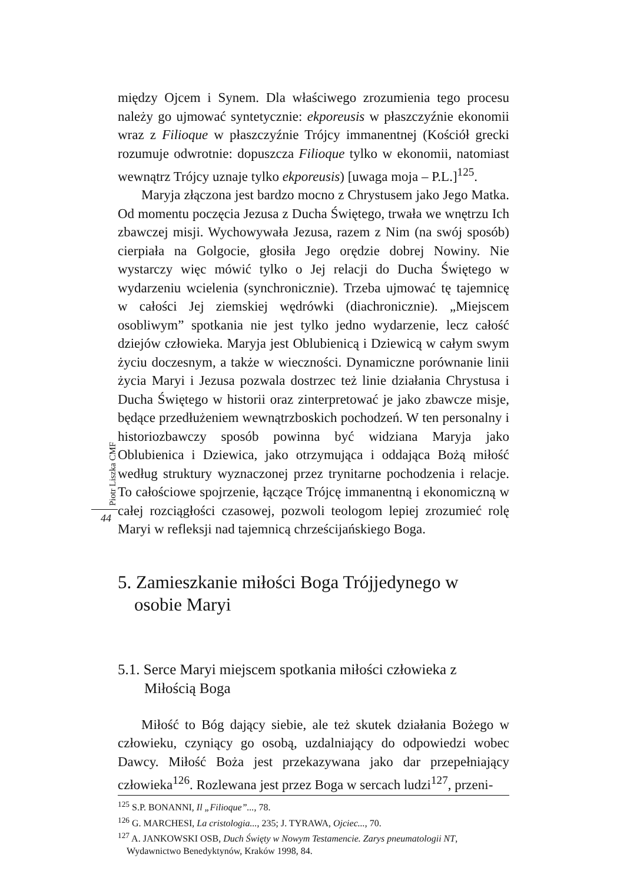Piotr Liszka CMF
44
między Ojcem i Synem. Dla właściwego zrozumienia tego procesu należy go ujmować syntetycznie: ekporeusis w płaszczyźnie ekonomii wraz z Filioque w płaszczyźnie Trójcy immanentnej (Kościół grecki rozumuje odwrotnie: dopuszcza Filioque tylko w ekonomii, natomiast wewnątrz Trójcy uznaje tylko ekporeusis) [uwaga moja – P.L.]<sup>125</sup>.
Maryja złączona jest bardzo mocno z Chrystusem jako Jego Matka. Od momentu poczęcia Jezusa z Ducha Świętego, trwała we wnętrzu Ich zbawczej misji. Wychowywała Jezusa, razem z Nim (na swój sposób) cierpiała na Golgocie, głosiła Jego orędzie dobrej Nowiny. Nie wystarczy więc mówić tylko o Jej relacji do Ducha Świętego w wydarzeniu wcielenia (synchronicznie). Trzeba ujmować tę tajemnicę w całości Jej ziemskiej wędrówki (diachronicznie). „Miejscem osobliwym” spotkania nie jest tylko jedno wydarzenie, lecz całość dziejów człowieka. Maryja jest Oblubienicą i Dziewicą w całym swym życiu doczesnym, a także w wieczności. Dynamiczne porównanie linii życia Maryi i Jezusa pozwala dostrzec też linie działania Chrystusa i Ducha Świętego w historii oraz zinterpretować je jako zbawcze misje, będące przedłużeniem wewnątrzboskich pochodzeń. W ten personalny i historiozbawczy sposób powinna być widziana Maryja jako Oblubienica i Dziewica, jako otrzymująca i oddająca Bożą miłość według struktury wyznaczonej przez trynitarne pochodzenia i relacje. To całościowe spojrzenie, łączące Trójcę immanentną i ekonomiczną w całej rozciągłości czasowej, pozwoli teologom lepiej zrozumieć rolę Maryi w refleksji nad tajemnicą chrześcijańskiego Boga.
5. Zamieszkanie miłości Boga Trójjedynego w osobie Maryi
5.1. Serce Maryi miejscem spotkania miłości człowieka z Miłością Boga
Miłość to Bóg dający siebie, ale też skutek działania Bożego w człowieku, czyniący go osobą, uzdalniający do odpowiedzi wobec Dawcy. Miłość Boża jest przekazywana jako dar przepełniający człowieka<sup>126</sup>. Rozlewana jest przez Boga w sercach ludzi<sup>127</sup>, przeni-
<sup>125</sup> S.P. BONANNI, Il „Filioque”..., 78.
<sup>126</sup> G. MARCHESI, La cristologia..., 235; J. TYRAWA, Ojciec..., 70.
<sup>127</sup> A. JANKOWSKI OSB, Duch Święty w Nowym Testamencie. Zarys pneumatologii NT, Wydawnictwo Benedyktynów, Kraków 1998, 84.